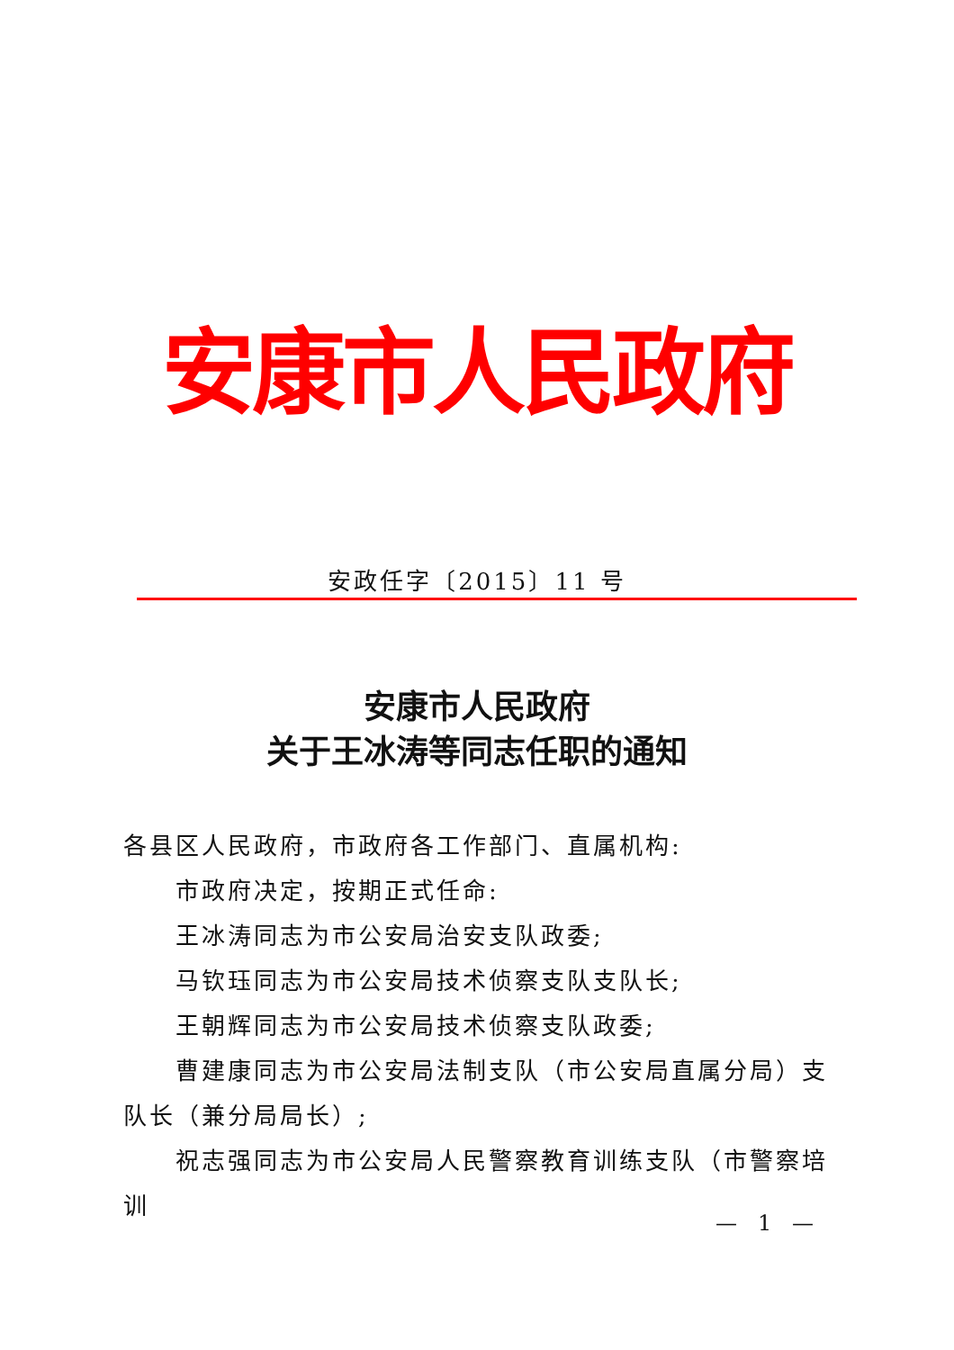安康市人民政府
安政任字〔2015〕11 号
安康市人民政府
关于王冰涛等同志任职的通知
各县区人民政府，市政府各工作部门、直属机构:
市政府决定，按期正式任命:
王冰涛同志为市公安局治安支队政委;
马钦珏同志为市公安局技术侦察支队支队长;
王朝辉同志为市公安局技术侦察支队政委;
曹建康同志为市公安局法制支队（市公安局直属分局）支队长（兼分局局长）;
祝志强同志为市公安局人民警察教育训练支队（市警察培训
— 1 —